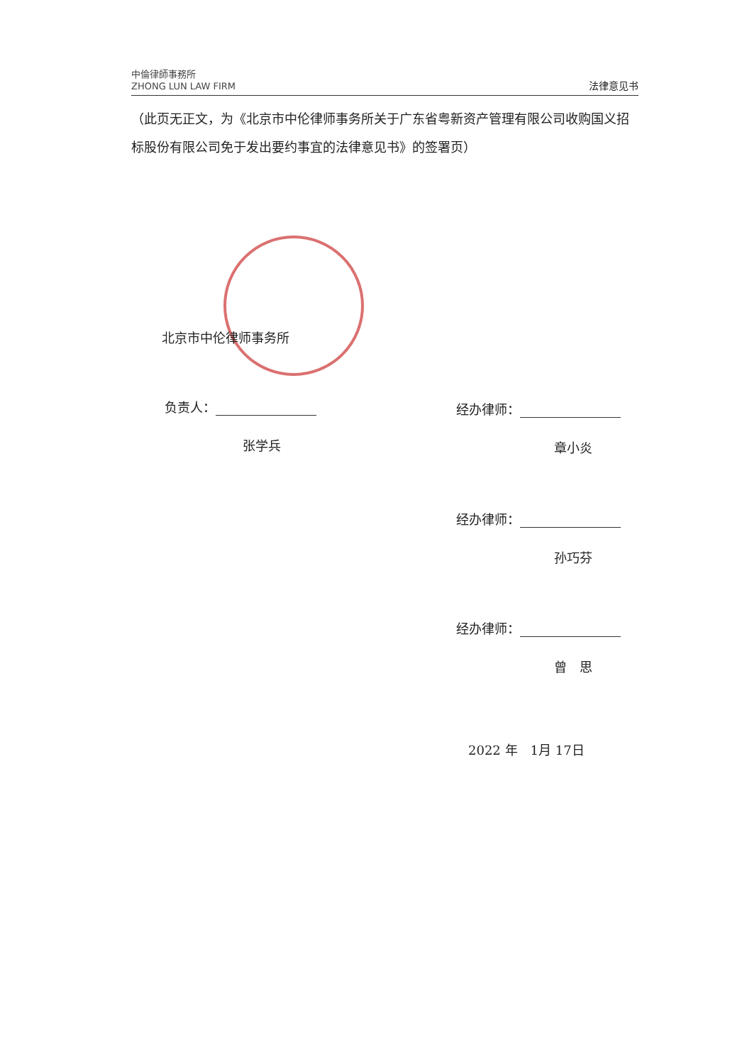中倫律師事務所
ZHONG LUN LAW FIRM
法律意见书
（此页无正文，为《北京市中伦律师事务所关于广东省粤新资产管理有限公司收购国义招标股份有限公司免于发出要约事宜的法律意见书》的签署页）
北京市中伦律师事务所
负责人：
张学兵
经办律师：
章小炎
经办律师：
孙巧芬
经办律师：
曾　思
2022 年　1月 17日